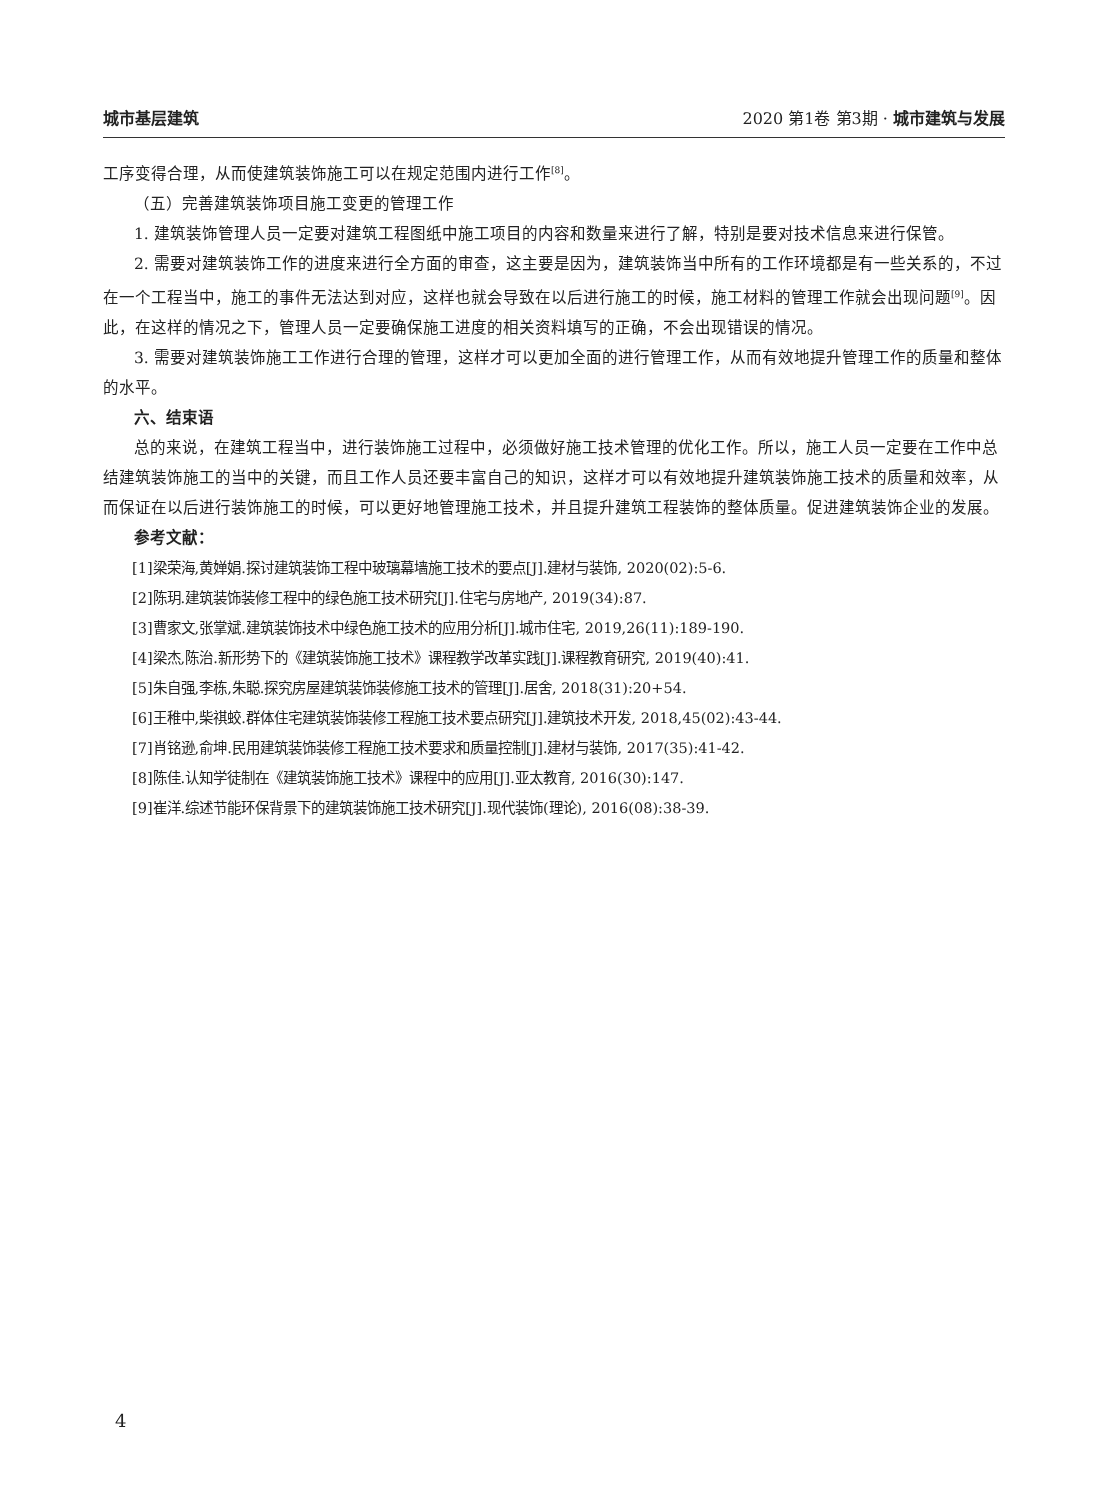城市基层建筑 2020 第1卷 第3期 · 城市建筑与发展
工序变得合理，从而使建筑装饰施工可以在规定范围内进行工作<sup>[8]</sup>。
（五）完善建筑装饰项目施工变更的管理工作
1. 建筑装饰管理人员一定要对建筑工程图纸中施工项目的内容和数量来进行了解，特别是要对技术信息来进行保管。
2. 需要对建筑装饰工作的进度来进行全方面的审查，这主要是因为，建筑装饰当中所有的工作环境都是有一些关系的，不过在一个工程当中，施工的事件无法达到对应，这样也就会导致在以后进行施工的时候，施工材料的管理工作就会出现问题<sup>[9]</sup>。因此，在这样的情况之下，管理人员一定要确保施工进度的相关资料填写的正确，不会出现错误的情况。
3. 需要对建筑装饰施工工作进行合理的管理，这样才可以更加全面的进行管理工作，从而有效地提升管理工作的质量和整体的水平。
六、结束语
总的来说，在建筑工程当中，进行装饰施工过程中，必须做好施工技术管理的优化工作。所以，施工人员一定要在工作中总结建筑装饰施工的当中的关键，而且工作人员还要丰富自己的知识，这样才可以有效地提升建筑装饰施工技术的质量和效率，从而保证在以后进行装饰施工的时候，可以更好地管理施工技术，并且提升建筑工程装饰的整体质量。促进建筑装饰企业的发展。
参考文献：
[1]梁荣海,黄婵娟.探讨建筑装饰工程中玻璃幕墙施工技术的要点[J].建材与装饰, 2020(02):5-6.
[2]陈玥.建筑装饰装修工程中的绿色施工技术研究[J].住宅与房地产, 2019(34):87.
[3]曹家文,张掌斌.建筑装饰技术中绿色施工技术的应用分析[J].城市住宅, 2019,26(11):189-190.
[4]梁杰,陈治.新形势下的《建筑装饰施工技术》课程教学改革实践[J].课程教育研究, 2019(40):41.
[5]朱自强,李栋,朱聪.探究房屋建筑装饰装修施工技术的管理[J].居舍, 2018(31):20+54.
[6]王稚中,柴祺蛟.群体住宅建筑装饰装修工程施工技术要点研究[J].建筑技术开发, 2018,45(02):43-44.
[7]肖铭逊,俞坤.民用建筑装饰装修工程施工技术要求和质量控制[J].建材与装饰, 2017(35):41-42.
[8]陈佳.认知学徒制在《建筑装饰施工技术》课程中的应用[J].亚太教育, 2016(30):147.
[9]崔洋.综述节能环保背景下的建筑装饰施工技术研究[J].现代装饰(理论), 2016(08):38-39.
4